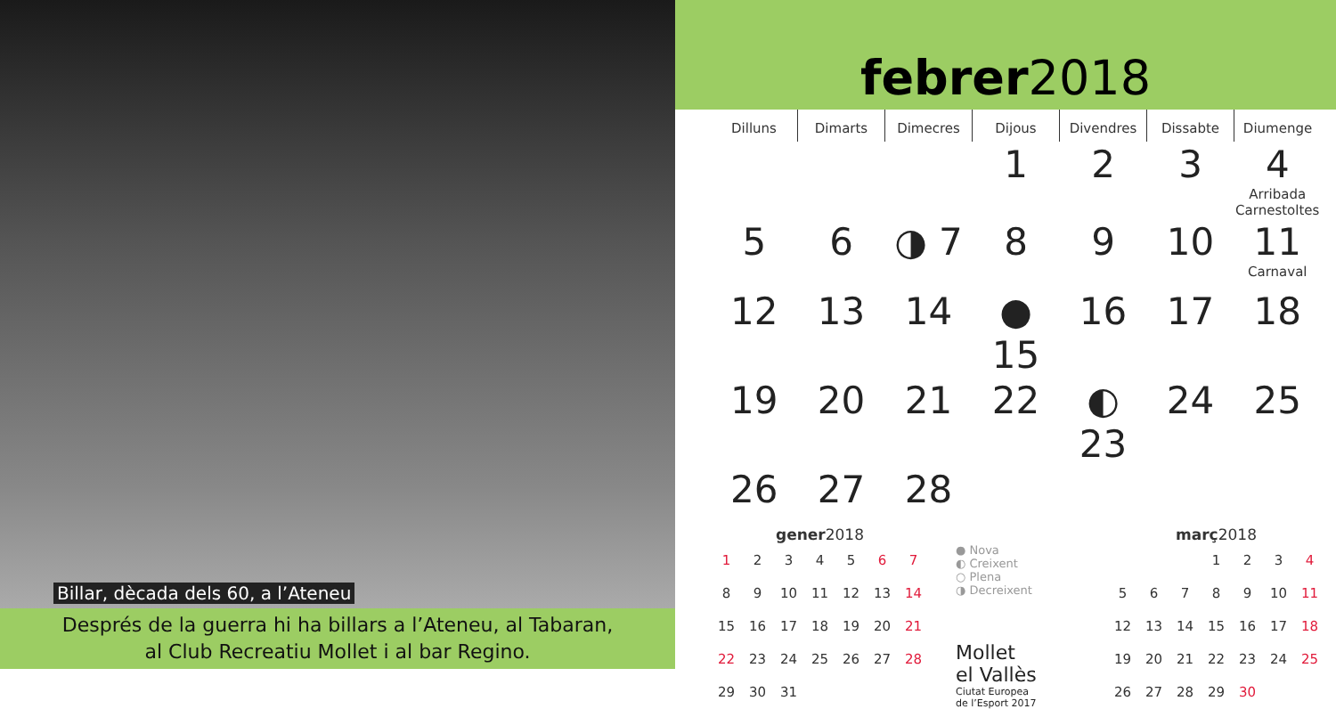Billar, dècada dels 60, a l’Ateneu
Després de la guerra hi ha billars a l’Ateneu, al Tabaran,
al Club Recreatiu Mollet i al bar Regino.
febrer 2018
| Dilluns | Dimarts | Dimecres | Dijous | Divendres | Dissabte | Diumenge |
| --- | --- | --- | --- | --- | --- | --- |
| | | | 1 | 2 | 3 | 4 Arribada Carnestoltes |
| 5 | 6 | ◑ 7 | 8 | 9 | 10 | 11 Carnaval |
| 12 | 13 | 14 | ● 15 | 16 | 17 | 18 |
| 19 | 20 | 21 | 22 | ◐ 23 | 24 | 25 |
| 26 | 27 | 28 | | | | |
gener 2018
| 1 | 2 | 3 | 4 | 5 | 6 | 7 |
| 8 | 9 | 10 | 11 | 12 | 13 | 14 |
| 15 | 16 | 17 | 18 | 19 | 20 | 21 |
| 22 | 23 | 24 | 25 | 26 | 27 | 28 |
| 29 | 30 | 31 | | | | |
● Nova
◐ Creixent
○ Plena
◑ Decreixent
Mollet
el Vallès
Ciutat Europea
de l’Esport 2017
març 2018
| | | | 1 | 2 | 3 | 4 |
| 5 | 6 | 7 | 8 | 9 | 10 | 11 |
| 12 | 13 | 14 | 15 | 16 | 17 | 18 |
| 19 | 20 | 21 | 22 | 23 | 24 | 25 |
| 26 | 27 | 28 | 29 | 30 | | |